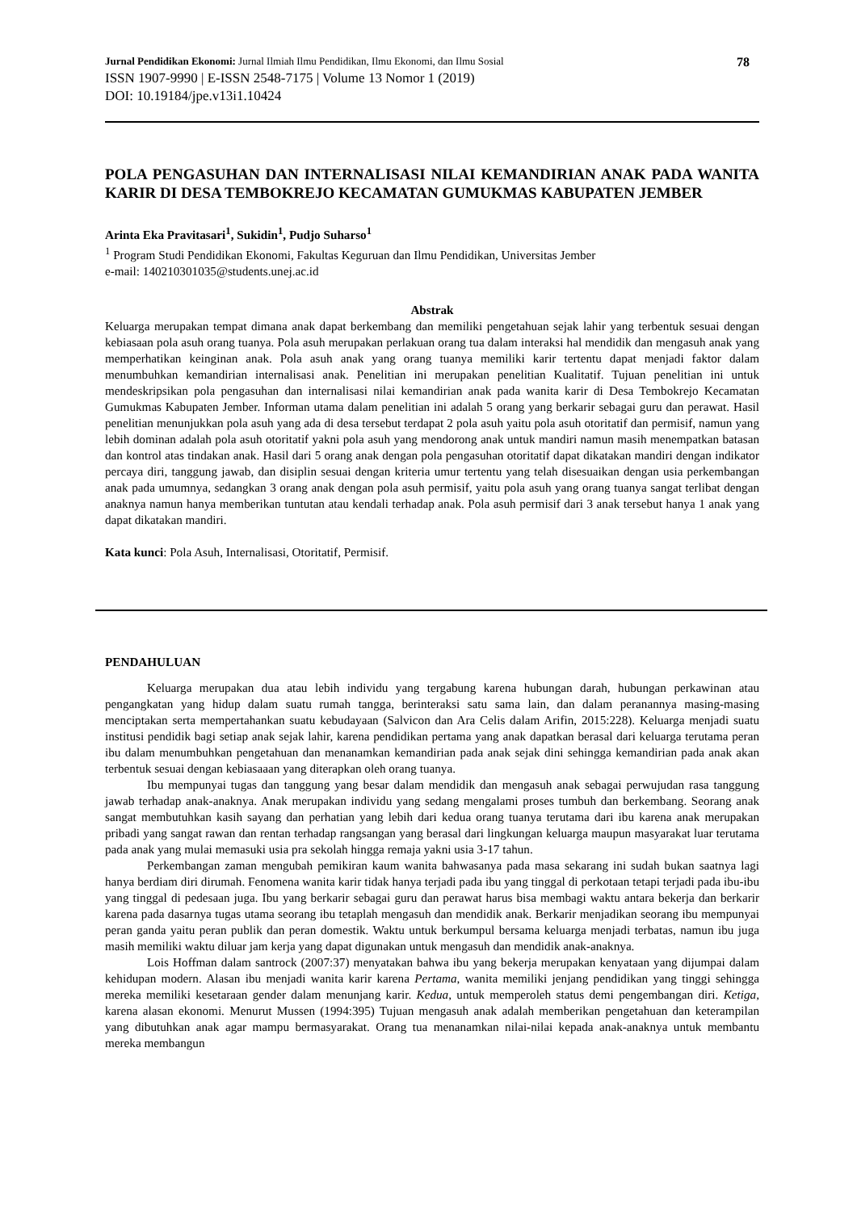Jurnal Pendidikan Ekonomi: Jurnal Ilmiah Ilmu Pendidikan, Ilmu Ekonomi, dan Ilmu Sosial 78
ISSN 1907-9990 | E-ISSN 2548-7175 | Volume 13 Nomor 1 (2019)
DOI: 10.19184/jpe.v13i1.10424
POLA PENGASUHAN DAN INTERNALISASI NILAI KEMANDIRIAN ANAK PADA WANITA KARIR DI DESA TEMBOKREJO KECAMATAN GUMUKMAS KABUPATEN JEMBER
Arinta Eka Pravitasari<sup>1</sup>, Sukidin<sup>1</sup>, Pudjo Suharso<sup>1</sup>
<sup>1</sup> Program Studi Pendidikan Ekonomi, Fakultas Keguruan dan Ilmu Pendidikan, Universitas Jember
e-mail: 140210301035@students.unej.ac.id
Abstrak
Keluarga merupakan tempat dimana anak dapat berkembang dan memiliki pengetahuan sejak lahir yang terbentuk sesuai dengan kebiasaan pola asuh orang tuanya. Pola asuh merupakan perlakuan orang tua dalam interaksi hal mendidik dan mengasuh anak yang memperhatikan keinginan anak. Pola asuh anak yang orang tuanya memiliki karir tertentu dapat menjadi faktor dalam menumbuhkan kemandirian internalisasi anak. Penelitian ini merupakan penelitian Kualitatif. Tujuan penelitian ini untuk mendeskripsikan pola pengasuhan dan internalisasi nilai kemandirian anak pada wanita karir di Desa Tembokrejo Kecamatan Gumukmas Kabupaten Jember. Informan utama dalam penelitian ini adalah 5 orang yang berkarir sebagai guru dan perawat. Hasil penelitian menunjukkan pola asuh yang ada di desa tersebut terdapat 2 pola asuh yaitu pola asuh otoritatif dan permisif, namun yang lebih dominan adalah pola asuh otoritatif yakni pola asuh yang mendorong anak untuk mandiri namun masih menempatkan batasan dan kontrol atas tindakan anak. Hasil dari 5 orang anak dengan pola pengasuhan otoritatif dapat dikatakan mandiri dengan indikator percaya diri, tanggung jawab, dan disiplin sesuai dengan kriteria umur tertentu yang telah disesuaikan dengan usia perkembangan anak pada umumnya, sedangkan 3 orang anak dengan pola asuh permisif, yaitu pola asuh yang orang tuanya sangat terlibat dengan anaknya namun hanya memberikan tuntutan atau kendali terhadap anak. Pola asuh permisif dari 3 anak tersebut hanya 1 anak yang dapat dikatakan mandiri.
Kata kunci: Pola Asuh, Internalisasi, Otoritatif, Permisif.
PENDAHULUAN
Keluarga merupakan dua atau lebih individu yang tergabung karena hubungan darah, hubungan perkawinan atau pengangkatan yang hidup dalam suatu rumah tangga, berinteraksi satu sama lain, dan dalam peranannya masing-masing menciptakan serta mempertahankan suatu kebudayaan (Salvicon dan Ara Celis dalam Arifin, 2015:228). Keluarga menjadi suatu institusi pendidik bagi setiap anak sejak lahir, karena pendidikan pertama yang anak dapatkan berasal dari keluarga terutama peran ibu dalam menumbuhkan pengetahuan dan menanamkan kemandirian pada anak sejak dini sehingga kemandirian pada anak akan terbentuk sesuai dengan kebiasaaan yang diterapkan oleh orang tuanya.
Ibu mempunyai tugas dan tanggung yang besar dalam mendidik dan mengasuh anak sebagai perwujudan rasa tanggung jawab terhadap anak-anaknya. Anak merupakan individu yang sedang mengalami proses tumbuh dan berkembang. Seorang anak sangat membutuhkan kasih sayang dan perhatian yang lebih dari kedua orang tuanya terutama dari ibu karena anak merupakan pribadi yang sangat rawan dan rentan terhadap rangsangan yang berasal dari lingkungan keluarga maupun masyarakat luar terutama pada anak yang mulai memasuki usia pra sekolah hingga remaja yakni usia 3-17 tahun.
Perkembangan zaman mengubah pemikiran kaum wanita bahwasanya pada masa sekarang ini sudah bukan saatnya lagi hanya berdiam diri dirumah. Fenomena wanita karir tidak hanya terjadi pada ibu yang tinggal di perkotaan tetapi terjadi pada ibu-ibu yang tinggal di pedesaan juga. Ibu yang berkarir sebagai guru dan perawat harus bisa membagi waktu antara bekerja dan berkarir karena pada dasarnya tugas utama seorang ibu tetaplah mengasuh dan mendidik anak. Berkarir menjadikan seorang ibu mempunyai peran ganda yaitu peran publik dan peran domestik. Waktu untuk berkumpul bersama keluarga menjadi terbatas, namun ibu juga masih memiliki waktu diluar jam kerja yang dapat digunakan untuk mengasuh dan mendidik anak-anaknya.
Lois Hoffman dalam santrock (2007:37) menyatakan bahwa ibu yang bekerja merupakan kenyataan yang dijumpai dalam kehidupan modern. Alasan ibu menjadi wanita karir karena Pertama, wanita memiliki jenjang pendidikan yang tinggi sehingga mereka memiliki kesetaraan gender dalam menunjang karir. Kedua, untuk memperoleh status demi pengembangan diri. Ketiga, karena alasan ekonomi. Menurut Mussen (1994:395) Tujuan mengasuh anak adalah memberikan pengetahuan dan keterampilan yang dibutuhkan anak agar mampu bermasyarakat. Orang tua menanamkan nilai-nilai kepada anak-anaknya untuk membantu mereka membangun